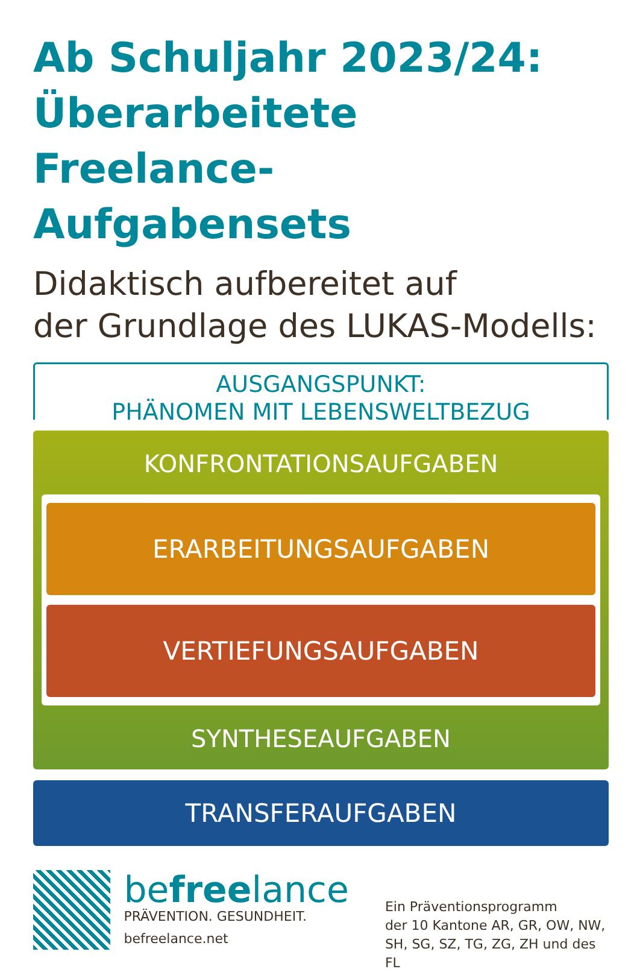Ab Schuljahr 2023/24:
Überarbeitete Freelance-
Aufgabensets
Didaktisch aufbereitet auf
der Grundlage des LUKAS-Modells:
AUSGANGSPUNKT:
PHÄNOMEN MIT LEBENSWELTBEZUG
KONFRONTATIONSAUFGABEN
ERARBEITUNGSAUFGABEN
VERTIEFUNGSAUFGABEN
SYNTHESEAUFGABEN
TRANSFERAUFGABEN
befreelance
PRÄVENTION. GESUNDHEIT.
befreelance.net
Ein Präventionsprogramm
der 10 Kantone AR, GR, OW, NW,
SH, SG, SZ, TG, ZG, ZH und des FL